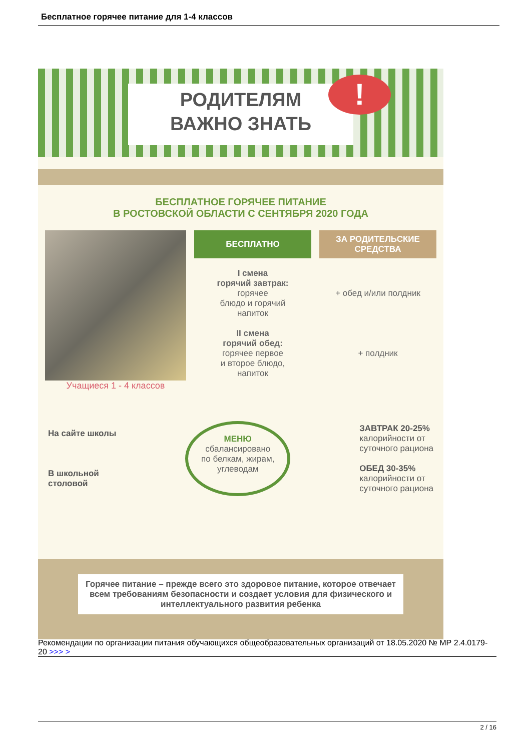Бесплатное горячее питание для 1-4 классов
РОДИТЕЛЯМ
ВАЖНО ЗНАТЬ
!
БЕСПЛАТНОЕ ГОРЯЧЕЕ ПИТАНИЕ
В РОСТОВСКОЙ ОБЛАСТИ С СЕНТЯБРЯ 2020 ГОДА
Учащиеся 1 - 4 классов
БЕСПЛАТНО
I смена
горячий завтрак:
горячее
блюдо и горячий
напиток
II смена
горячий обед:
горячее первое
и второе блюдо,
напиток
ЗА РОДИТЕЛЬСКИЕ СРЕДСТВА
+ обед и/или полдник
+ полдник
На сайте школы
В школьной
столовой
МЕНЮ
сбалансировано
по белкам, жирам,
углеводам
ЗАВТРАК 20-25%
калорийности от
суточного рациона
ОБЕД 30-35%
калорийности от
суточного рациона
Горячее питание – прежде всего это здоровое питание, которое отвечает всем требованиям безопасности и создает условия для физического и интеллектуального развития ребенка
Рекомендации по организации питания обучающихся общеобразовательных организаций от 18.05.2020 № МР 2.4.0179-20 >>> >
2 / 16